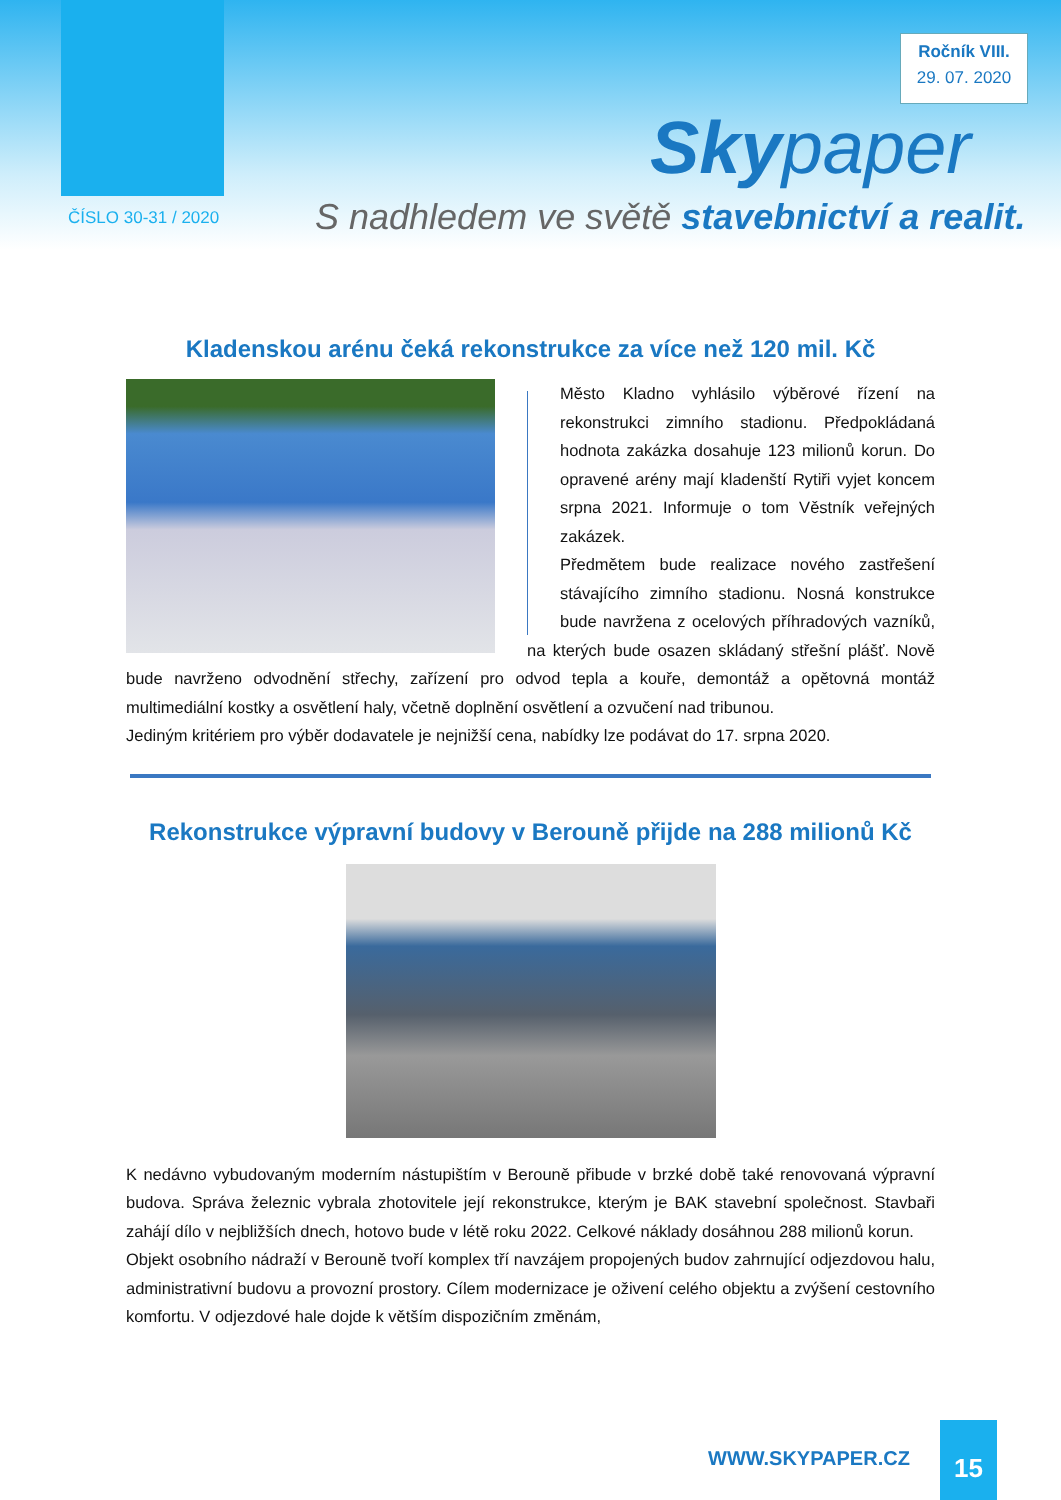Ročník VIII.
29. 07. 2020
Skypaper
ČÍSLO 30-31 / 2020
S nadhledem ve světě stavebnictví a realit.
Kladenskou arénu čeká rekonstrukce za více než 120 mil. Kč
Město Kladno vyhlásilo výběrové řízení na rekonstrukci zimního stadionu. Předpokládaná hodnota zakázka dosahuje 123 milionů korun. Do opravené arény mají kladenští Rytiři vyjet koncem srpna 2021. Informuje o tom Věstník veřejných zakázek.
Předmětem bude realizace nového zastřešení stávajícího zimního stadionu. Nosná konstrukce bude navržena z ocelových příhradových vazníků, na kterých bude osazen skládaný střešní plášť. Nově bude navrženo odvodnění střechy, zařízení pro odvod tepla a kouře, demontáž a opětovná montáž multimediální kostky a osvětlení haly, včetně doplnění osvětlení a ozvučení nad tribunou.
Jediným kritériem pro výběr dodavatele je nejnižší cena, nabídky lze podávat do 17. srpna 2020.
Rekonstrukce výpravní budovy v Berouně přijde na 288 milionů Kč
K nedávno vybudovaným moderním nástupištím v Berouně přibude v brzké době také renovovaná výpravní budova. Správa železnic vybrala zhotovitele její rekonstrukce, kterým je BAK stavební společnost. Stavbaři zahájí dílo v nejbližších dnech, hotovo bude v létě roku 2022. Celkové náklady dosáhnou 288 milionů korun.
Objekt osobního nádraží v Berouně tvoří komplex tří navzájem propojených budov zahrnující odjezdovou halu, administrativní budovu a provozní prostory. Cílem modernizace je oživení celého objektu a zvýšení cestovního komfortu. V odjezdové hale dojde k větším dispozičním změnám,
WWW.SKYPAPER.CZ
15